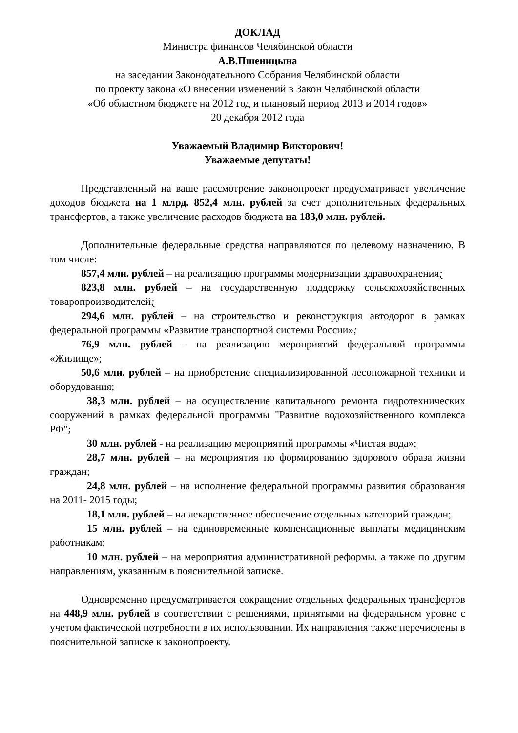ДОКЛАД
Министра финансов Челябинской области
А.В.Пшеницына
на заседании Законодательного Собрания Челябинской области
по проекту закона «О внесении изменений в Закон Челябинской области
«Об областном бюджете на 2012 год и плановый период 2013 и 2014 годов»
20 декабря 2012 года
Уважаемый Владимир Викторович!
Уважаемые депутаты!
Представленный на ваше рассмотрение законопроект предусматривает увеличение доходов бюджета на 1 млрд. 852,4 млн. рублей за счет дополнительных федеральных трансфертов, а также увеличение расходов бюджета на 183,0 млн. рублей.
Дополнительные федеральные средства направляются по целевому назначению. В том числе:
857,4 млн. рублей – на реализацию программы модернизации здравоохранения;
823,8 млн. рублей – на государственную поддержку сельскохозяйственных товаропроизводителей;
294,6 млн. рублей – на строительство и реконструкция автодорог в рамках федеральной программы «Развитие транспортной системы России»;
76,9 млн. рублей – на реализацию мероприятий федеральной программы «Жилище»;
50,6 млн. рублей – на приобретение специализированной лесопожарной техники и оборудования;
38,3 млн. рублей – на осуществление капитального ремонта гидротехнических сооружений в рамках федеральной программы "Развитие водохозяйственного комплекса РФ";
30 млн. рублей - на реализацию мероприятий программы «Чистая вода»;
28,7 млн. рублей – на мероприятия по формированию здорового образа жизни граждан;
24,8 млн. рублей – на исполнение федеральной программы развития образования на 2011- 2015 годы;
18,1 млн. рублей – на лекарственное обеспечение отдельных категорий граждан;
15 млн. рублей – на единовременные компенсационные выплаты медицинским работникам;
10 млн. рублей – на мероприятия административной реформы, а также по другим направлениям, указанным в пояснительной записке.
Одновременно предусматривается сокращение отдельных федеральных трансфертов на 448,9 млн. рублей в соответствии с решениями, принятыми на федеральном уровне с учетом фактической потребности в их использовании. Их направления также перечислены в пояснительной записке к законопроекту.